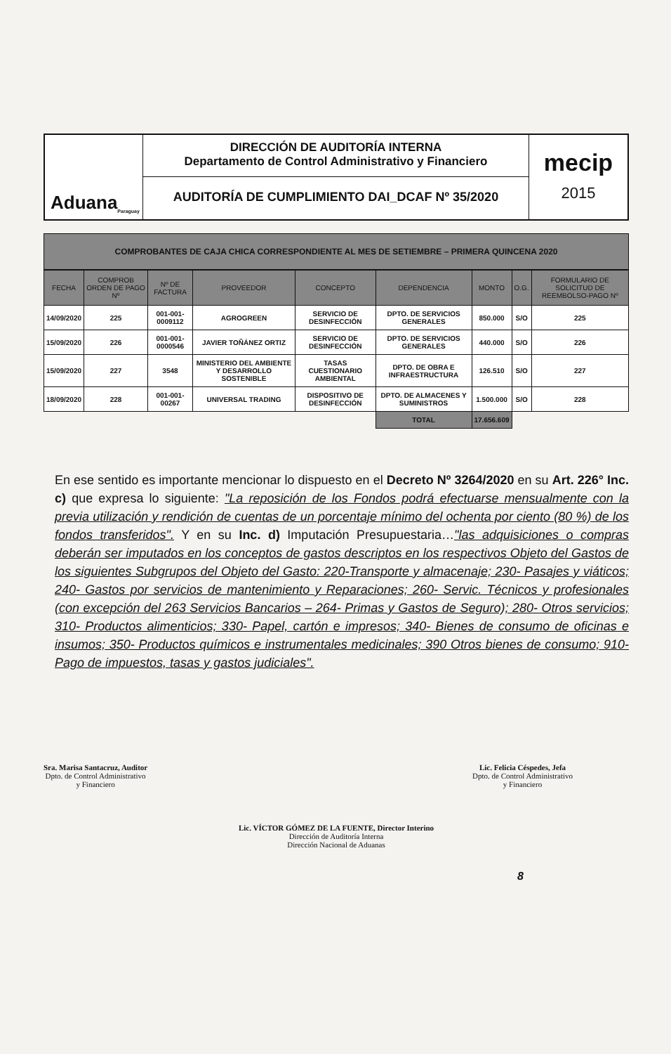Aduana Paraguay
DIRECCIÓN DE AUDITORÍA INTERNA
Departamento de Control Administrativo y Financiero
AUDITORÍA DE CUMPLIMIENTO DAI_DCAF Nº 35/2020
mecip
2015
COMPROBANTES DE CAJA CHICA CORRESPONDIENTE AL MES DE SETIEMBRE – PRIMERA QUINCENA 2020
| FECHA | COMPROB ORDEN DE PAGO Nº | Nº DE FACTURA | PROVEEDOR | CONCEPTO | DEPENDENCIA | MONTO | O.G. | FORMULARIO DE SOLICITUD DE REEMBOLSO-PAGO Nº |
| --- | --- | --- | --- | --- | --- | --- | --- | --- |
| 14/09/2020 | 225 | 001-001-0009112 | AGROGREEN | SERVICIO DE DESINFECCIÓN | DPTO. DE SERVICIOS GENERALES | 850.000 | S/O | 225 |
| 15/09/2020 | 226 | 001-001-0000546 | JAVIER TOÑÁNEZ ORTIZ | SERVICIO DE DESINFECCIÓN | DPTO. DE SERVICIOS GENERALES | 440.000 | S/O | 226 |
| 15/09/2020 | 227 | 3548 | MINISTERIO DEL AMBIENTE Y DESARROLLO SOSTENIBLE | TASAS CUESTIONARIO AMBIENTAL | DPTO. DE OBRA E INFRAESTRUCTURA | 126.510 | S/O | 227 |
| 18/09/2020 | 228 | 001-001-00267 | UNIVERSAL TRADING | DISPOSITIVO DE DESINFECCIÓN | DPTO. DE ALMACENES Y SUMINISTROS | 1.500.000 | S/O | 228 |
| | | | | | TOTAL | 17.656.609 | | |
En ese sentido es importante mencionar lo dispuesto en el Decreto Nº 3264/2020 en su Art. 226° Inc. c) que expresa lo siguiente: "La reposición de los Fondos podrá efectuarse mensualmente con la previa utilización y rendición de cuentas de un porcentaje mínimo del ochenta por ciento (80 %) de los fondos transferidos". Y en su Inc. d) Imputación Presupuestaria…"las adquisiciones o compras deberán ser imputados en los conceptos de gastos descriptos en los respectivos Objeto del Gastos de los siguientes Subgrupos del Objeto del Gasto: 220-Transporte y almacenaje; 230- Pasajes y viáticos; 240- Gastos por servicios de mantenimiento y Reparaciones; 260- Servic. Técnicos y profesionales (con excepción del 263 Servicios Bancarios – 264- Primas y Gastos de Seguro); 280- Otros servicios; 310- Productos alimenticios; 330- Papel, cartón e impresos; 340- Bienes de consumo de oficinas e insumos; 350- Productos químicos e instrumentales medicinales; 390 Otros bienes de consumo; 910-Pago de impuestos, tasas y gastos judiciales".
Sra. Marisa Santacruz, Auditor
Dpto. de Control Administrativo
y Financiero
Lic. Felicia Céspedes, Jefa
Dpto. de Control Administrativo
y Financiero
Lic. VÍCTOR GÓMEZ DE LA FUENTE, Director Interino
Dirección de Auditoría Interna
Dirección Nacional de Aduanas
8